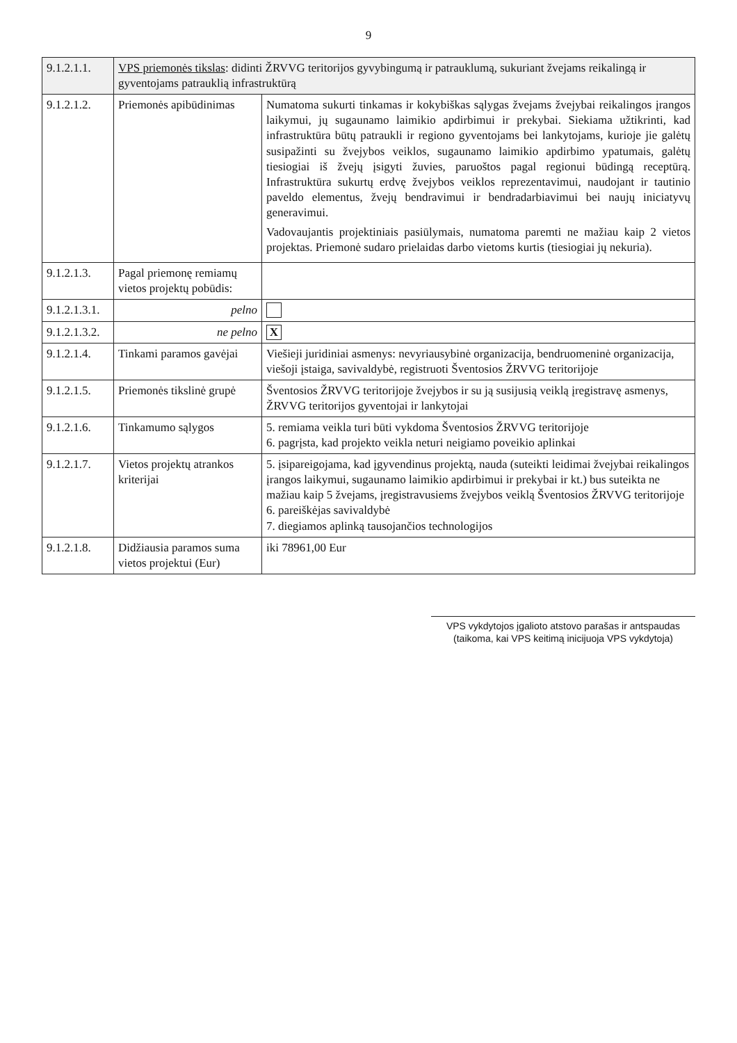9
| 9.1.2.1.1. | VPS priemonės tikslas : didinti ŽRVVG teritorijos gyvybingumą ir patrauklumą, sukuriant žvejams reikalingą ir gyventojams patrauklią infrastruktūrą | |
| 9.1.2.1.2. | Priemonės apibūdinimas | Numatoma sukurti tinkamas ir kokybiškas sąlygas žvejams žvejybai reikalingos įrangos laikymui, jų sugaunamo laimikio apdirbimui ir prekybai. Siekiama užtikrinti, kad infrastruktūra būtų patraukli ir regiono gyventojams bei lankytojams, kurioje jie galėtų susipažinti su žvejybos veiklos, sugaunamo laimikio apdirbimo ypatumais, galėtų tiesiogiai iš žvejų įsigyti žuvies, paruoštos pagal regionui būdingą receptūrą. Infrastruktūra sukurtų erdvę žvejybos veiklos reprezentavimui, naudojant ir tautinio paveldo elementus, žvejų bendravimui ir bendradarbiavimui bei naujų iniciatyvų generavimui. Vadovaujantis projektiniais pasiūlymais, numatoma paremti ne mažiau kaip 2 vietos projektas. Priemonė sudaro prielaidas darbo vietoms kurtis (tiesiogiai jų nekuria). |
| 9.1.2.1.3. | Pagal priemonę remiamų vietos projektų pobūdis: | |
| 9.1.2.1.3.1. | pelno | |
| 9.1.2.1.3.2. | ne pelno | X |
| 9.1.2.1.4. | Tinkami paramos gavėjai | Viešieji juridiniai asmenys: nevyriausybinė organizacija, bendruomeninė organizacija, viešoji įstaiga, savivaldybė, registruoti Šventosios ŽRVVG teritorijoje |
| 9.1.2.1.5. | Priemonės tikslinė grupė | Šventosios ŽRVVG teritorijoje žvejybos ir su ją susijusią veiklą įregistravę asmenys, ŽRVVG teritorijos gyventojai ir lankytojai |
| 9.1.2.1.6. | Tinkamumo sąlygos | 5. remiama veikla turi būti vykdoma Šventosios ŽRVVG teritorijoje 6. pagrįsta, kad projekto veikla neturi neigiamo poveikio aplinkai |
| 9.1.2.1.7. | Vietos projektų atrankos kriterijai | 5. įsipareigojama, kad įgyvendinus projektą, nauda (suteikti leidimai žvejybai reikalingos įrangos laikymui, sugaunamo laimikio apdirbimui ir prekybai ir kt.) bus suteikta ne mažiau kaip 5 žvejams, įregistravusiems žvejybos veiklą Šventosios ŽRVVG teritorijoje 6. pareiškėjas savivaldybė 7. diegiamos aplinką tausojančios technologijos |
| 9.1.2.1.8. | Didžiausia paramos suma vietos projektui (Eur) | iki 78961,00 Eur |
VPS vykdytojos įgalioto atstovo parašas ir antspaudas
(taikoma, kai VPS keitimą inicijuoja VPS vykdytoja)